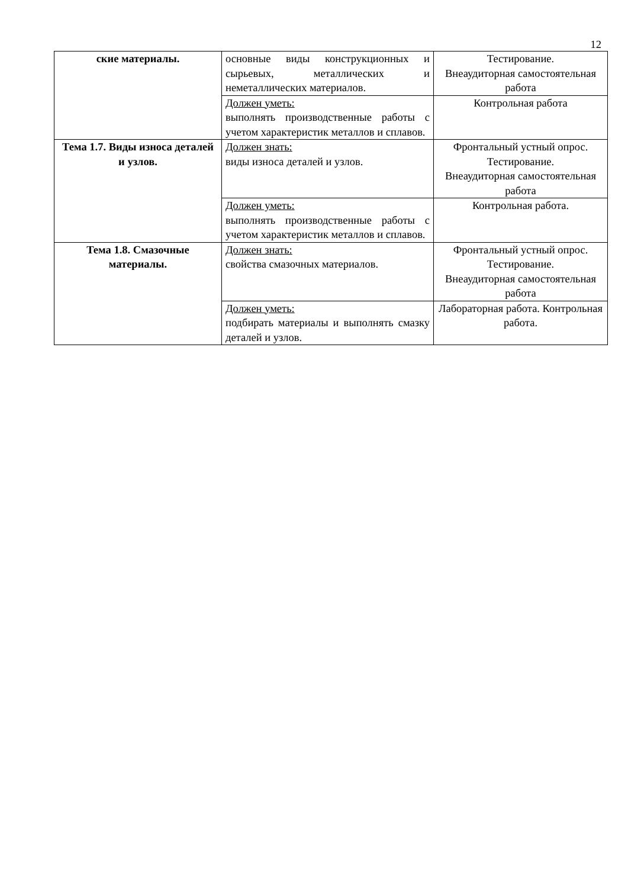12
| ские материалы. | основные виды конструкционных и сырьевых, металлических и неметаллических материалов. | Тестирование. Внеаудиторная самостоятельная работа |
| | Должен уметь: выполнять производственные работы с учетом характеристик металлов и сплавов. | Контрольная работа |
| Тема 1.7. Виды износа деталей и узлов. | Должен знать: виды износа деталей и узлов. | Фронтальный устный опрос. Тестирование. Внеаудиторная самостоятельная работа |
| | Должен уметь: выполнять производственные работы с учетом характеристик металлов и сплавов. | Контрольная работа. |
| Тема 1.8. Смазочные материалы. | Должен знать: свойства смазочных материалов. | Фронтальный устный опрос. Тестирование. Внеаудиторная самостоятельная работа |
| | Должен уметь: подбирать материалы и выполнять смазку деталей и узлов. | Лабораторная работа. Контрольная работа. |